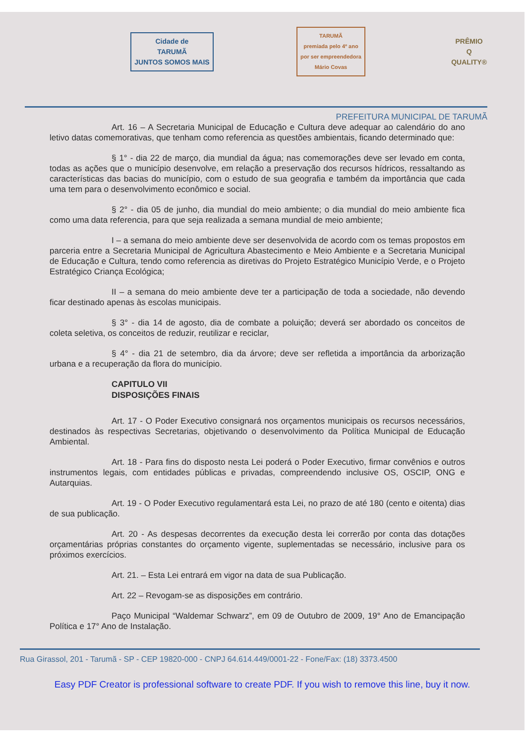Cidade de
TARUMÃ
JUNTOS SOMOS MAIS
TARUMÃ
premiada pelo 4º ano
por ser empreendedora
Mário Covas
PRÊMIO
Q
QUALITY®
PREFEITURA MUNICIPAL DE TARUMÃ
Art. 16 – A Secretaria Municipal de Educação e Cultura deve adequar ao calendário do ano letivo datas comemorativas, que tenham como referencia as questões ambientais, ficando determinado que:
§ 1° - dia 22 de março, dia mundial da água; nas comemorações deve ser levado em conta, todas as ações que o município desenvolve, em relação a preservação dos recursos hídricos, ressaltando as características das bacias do município, com o estudo de sua geografia e também da importância que cada uma tem para o desenvolvimento econômico e social.
§ 2° - dia 05 de junho, dia mundial do meio ambiente; o dia mundial do meio ambiente fica como uma data referencia, para que seja realizada a semana mundial de meio ambiente;
I – a semana do meio ambiente deve ser desenvolvida de acordo com os temas propostos em parceria entre a Secretaria Municipal de Agricultura Abastecimento e Meio Ambiente e a Secretaria Municipal de Educação e Cultura, tendo como referencia as diretivas do Projeto Estratégico Município Verde, e o Projeto Estratégico Criança Ecológica;
II – a semana do meio ambiente deve ter a participação de toda a sociedade, não devendo ficar destinado apenas às escolas municipais.
§ 3° - dia 14 de agosto, dia de combate a poluição; deverá ser abordado os conceitos de coleta seletiva, os conceitos de reduzir, reutilizar e reciclar,
§ 4° - dia 21 de setembro, dia da árvore; deve ser refletida a importância da arborização urbana e a recuperação da flora do município.
CAPITULO VII
DISPOSIÇÕES FINAIS
Art. 17 - O Poder Executivo consignará nos orçamentos municipais os recursos necessários, destinados às respectivas Secretarias, objetivando o desenvolvimento da Política Municipal de Educação Ambiental.
Art. 18 - Para fins do disposto nesta Lei poderá o Poder Executivo, firmar convênios e outros instrumentos legais, com entidades públicas e privadas, compreendendo inclusive OS, OSCIP, ONG e Autarquias.
Art. 19 - O Poder Executivo regulamentará esta Lei, no prazo de até 180 (cento e oitenta) dias de sua publicação.
Art. 20 - As despesas decorrentes da execução desta lei correrão por conta das dotações orçamentárias próprias constantes do orçamento vigente, suplementadas se necessário, inclusive para os próximos exercícios.
Art. 21. – Esta Lei entrará em vigor na data de sua Publicação.
Art. 22 – Revogam-se as disposições em contrário.
Paço Municipal “Waldemar Schwarz”, em 09 de Outubro de 2009, 19° Ano de Emancipação Política e 17° Ano de Instalação.
Rua Girassol, 201 - Tarumã - SP - CEP 19820-000 - CNPJ 64.614.449/0001-22 - Fone/Fax: (18) 3373.4500
Easy PDF Creator is professional software to create PDF. If you wish to remove this line, buy it now.